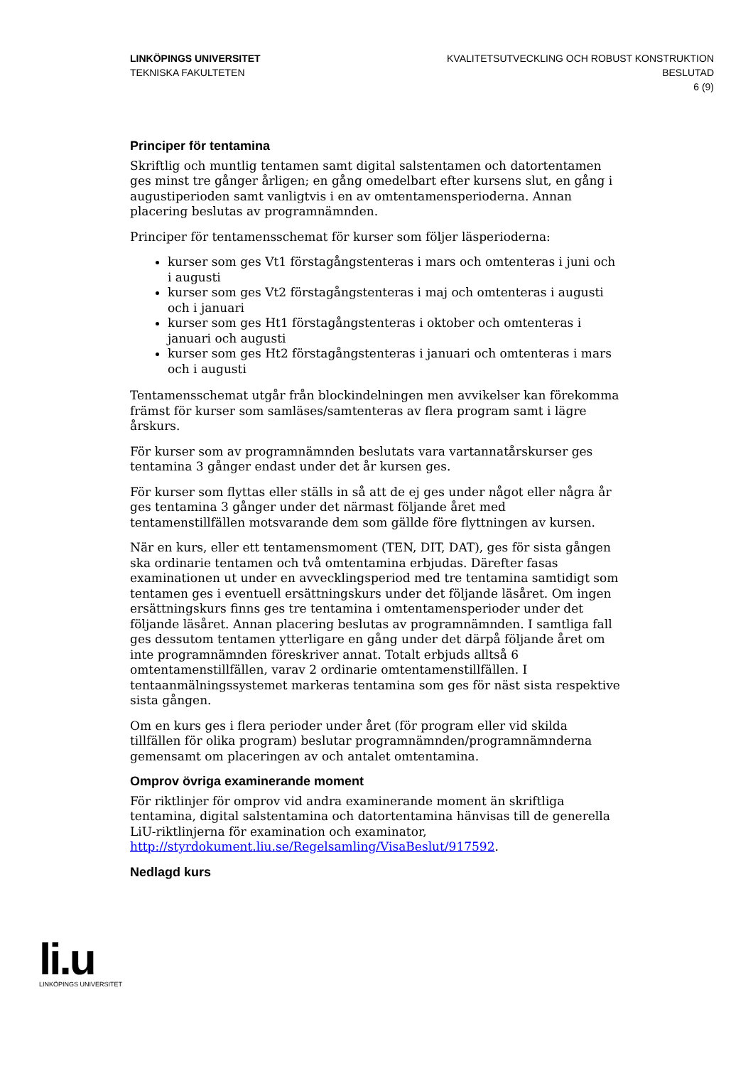LINKÖPINGS UNIVERSITET
TEKNISKA FAKULTETEN
KVALITETSUTVECKLING OCH ROBUST KONSTRUKTION
BESLUTAD
6 (9)
Principer för tentamina
Skriftlig och muntlig tentamen samt digital salstentamen och datortentamen ges minst tre gånger årligen; en gång omedelbart efter kursens slut, en gång i augustiperioden samt vanligtvis i en av omtentamensperioderna. Annan placering beslutas av programnämnden.
Principer för tentamensschemat för kurser som följer läsperioderna:
kurser som ges Vt1 förstagångstenteras i mars och omtenteras i juni och i augusti
kurser som ges Vt2 förstagångstenteras i maj och omtenteras i augusti och i januari
kurser som ges Ht1 förstagångstenteras i oktober och omtenteras i januari och augusti
kurser som ges Ht2 förstagångstenteras i januari och omtenteras i mars och i augusti
Tentamensschemat utgår från blockindelningen men avvikelser kan förekomma främst för kurser som samläses/samtenteras av flera program samt i lägre årskurs.
För kurser som av programnämnden beslutats vara vartannatårskurser ges tentamina 3 gånger endast under det år kursen ges.
För kurser som flyttas eller ställs in så att de ej ges under något eller några år ges tentamina 3 gånger under det närmast följande året med tentamenstillfällen motsvarande dem som gällde före flyttningen av kursen.
När en kurs, eller ett tentamensmoment (TEN, DIT, DAT), ges för sista gången ska ordinarie tentamen och två omtentamina erbjudas. Därefter fasas examinationen ut under en avvecklingsperiod med tre tentamina samtidigt som tentamen ges i eventuell ersättningskurs under det följande läsåret. Om ingen ersättningskurs finns ges tre tentamina i omtentamensperioder under det följande läsåret. Annan placering beslutas av programnämnden. I samtliga fall ges dessutom tentamen ytterligare en gång under det därpå följande året om inte programnämnden föreskriver annat. Totalt erbjuds alltså 6 omtentamenstillfällen, varav 2 ordinarie omtentamenstillfällen. I tentaanmälningssystemet markeras tentamina som ges för näst sista respektive sista gången.
Om en kurs ges i flera perioder under året (för program eller vid skilda tillfällen för olika program) beslutar programnämnden/programnämnderna gemensamt om placeringen av och antalet omtentamina.
Omprov övriga examinerande moment
För riktlinjer för omprov vid andra examinerande moment än skriftliga tentamina, digital salstentamina och datortentamina hänvisas till de generella LiU-riktlinjerna för examination och examinator, http://styrdokument.liu.se/Regelsamling/VisaBeslut/917592.
Nedlagd kurs
li.u
LINKÖPINGS UNIVERSITET